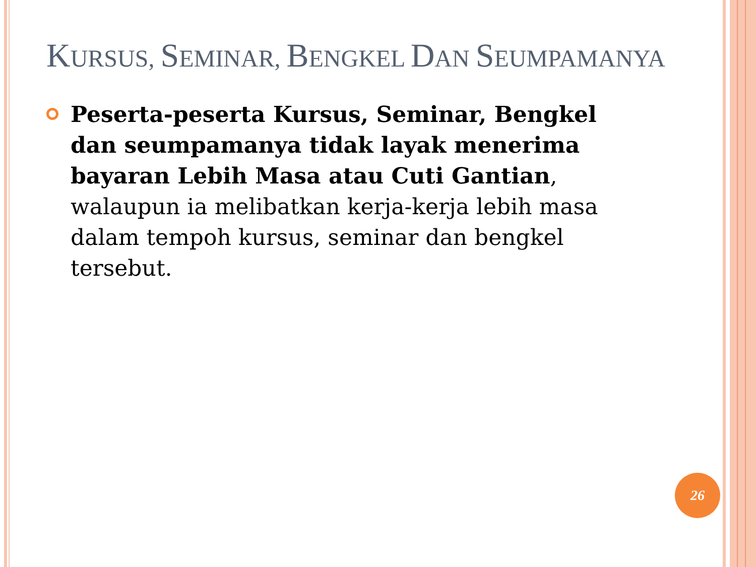KURSUS, SEMINAR, BENGKEL DAN SEUMPAMANYA
Peserta-peserta Kursus, Seminar, Bengkel dan seumpamanya tidak layak menerima bayaran Lebih Masa atau Cuti Gantian, walaupun ia melibatkan kerja-kerja lebih masa dalam tempoh kursus, seminar dan bengkel tersebut.
26